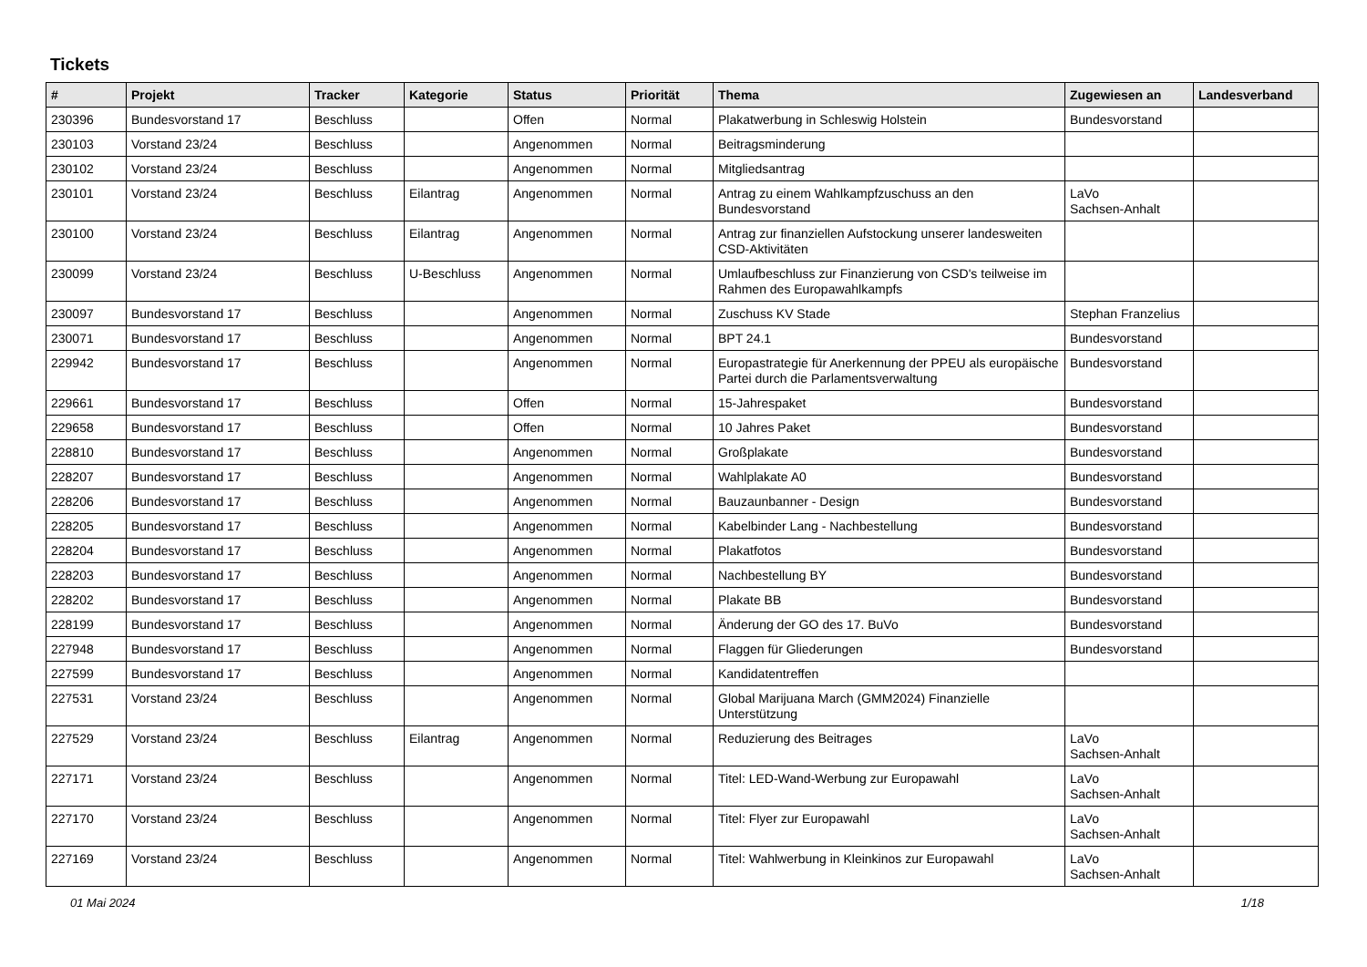Tickets
| # | Projekt | Tracker | Kategorie | Status | Priorität | Thema | Zugewiesen an | Landesverband |
| --- | --- | --- | --- | --- | --- | --- | --- | --- |
| 230396 | Bundesvorstand 17 | Beschluss | | Offen | Normal | Plakatwerbung in Schleswig Holstein | Bundesvorstand | |
| 230103 | Vorstand 23/24 | Beschluss | | Angenommen | Normal | Beitragsminderung | | |
| 230102 | Vorstand 23/24 | Beschluss | | Angenommen | Normal | Mitgliedsantrag | | |
| 230101 | Vorstand 23/24 | Beschluss | Eilantrag | Angenommen | Normal | Antrag zu einem Wahlkampfzuschuss an den Bundesvorstand | LaVo Sachsen-Anhalt | |
| 230100 | Vorstand 23/24 | Beschluss | Eilantrag | Angenommen | Normal | Antrag zur finanziellen Aufstockung unserer landesweiten CSD-Aktivitäten | | |
| 230099 | Vorstand 23/24 | Beschluss | U-Beschluss | Angenommen | Normal | Umlaufbeschluss zur Finanzierung von CSD's teilweise im Rahmen des Europawahlkampfs | | |
| 230097 | Bundesvorstand 17 | Beschluss | | Angenommen | Normal | Zuschuss KV Stade | Stephan Franzelius | |
| 230071 | Bundesvorstand 17 | Beschluss | | Angenommen | Normal | BPT 24.1 | Bundesvorstand | |
| 229942 | Bundesvorstand 17 | Beschluss | | Angenommen | Normal | Europastrategie für Anerkennung der PPEU als europäische Partei durch die Parlamentsverwaltung | Bundesvorstand | |
| 229661 | Bundesvorstand 17 | Beschluss | | Offen | Normal | 15-Jahrespaket | Bundesvorstand | |
| 229658 | Bundesvorstand 17 | Beschluss | | Offen | Normal | 10 Jahres Paket | Bundesvorstand | |
| 228810 | Bundesvorstand 17 | Beschluss | | Angenommen | Normal | Großplakate | Bundesvorstand | |
| 228207 | Bundesvorstand 17 | Beschluss | | Angenommen | Normal | Wahlplakate A0 | Bundesvorstand | |
| 228206 | Bundesvorstand 17 | Beschluss | | Angenommen | Normal | Bauzaunbanner - Design | Bundesvorstand | |
| 228205 | Bundesvorstand 17 | Beschluss | | Angenommen | Normal | Kabelbinder Lang - Nachbestellung | Bundesvorstand | |
| 228204 | Bundesvorstand 17 | Beschluss | | Angenommen | Normal | Plakatfotos | Bundesvorstand | |
| 228203 | Bundesvorstand 17 | Beschluss | | Angenommen | Normal | Nachbestellung BY | Bundesvorstand | |
| 228202 | Bundesvorstand 17 | Beschluss | | Angenommen | Normal | Plakate BB | Bundesvorstand | |
| 228199 | Bundesvorstand 17 | Beschluss | | Angenommen | Normal | Änderung der GO des 17. BuVo | Bundesvorstand | |
| 227948 | Bundesvorstand 17 | Beschluss | | Angenommen | Normal | Flaggen für Gliederungen | Bundesvorstand | |
| 227599 | Bundesvorstand 17 | Beschluss | | Angenommen | Normal | Kandidatentreffen | | |
| 227531 | Vorstand 23/24 | Beschluss | | Angenommen | Normal | Global Marijuana March (GMM2024) Finanzielle Unterstützung | | |
| 227529 | Vorstand 23/24 | Beschluss | Eilantrag | Angenommen | Normal | Reduzierung des Beitrages | LaVo Sachsen-Anhalt | |
| 227171 | Vorstand 23/24 | Beschluss | | Angenommen | Normal | Titel: LED-Wand-Werbung zur Europawahl | LaVo Sachsen-Anhalt | |
| 227170 | Vorstand 23/24 | Beschluss | | Angenommen | Normal | Titel: Flyer zur Europawahl | LaVo Sachsen-Anhalt | |
| 227169 | Vorstand 23/24 | Beschluss | | Angenommen | Normal | Titel: Wahlwerbung in Kleinkinos zur Europawahl | LaVo Sachsen-Anhalt | |
01 Mai 2024 1/18